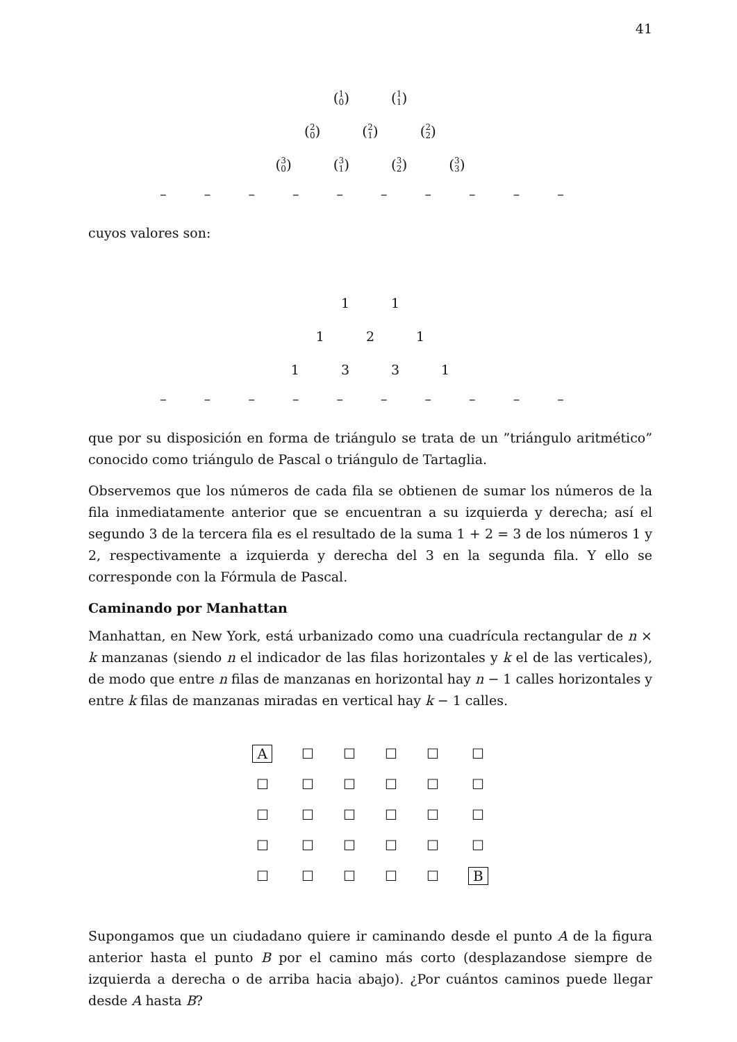41
(1 0) (1 1)
(2 0) (2 1) (2 2)
(3 0) (3 1) (3 2) (3 3)
– – – – – – – – – –
cuyos valores son:
1 1
1 2 1
1 3 3 1
– – – – – – – – – –
que por su disposición en forma de triángulo se trata de un ”triángulo aritmético” conocido como triángulo de Pascal o triángulo de Tartaglia.
Observemos que los números de cada fila se obtienen de sumar los números de la fila inmediatamente anterior que se encuentran a su izquierda y derecha; así el segundo 3 de la tercera fila es el resultado de la suma 1 + 2 = 3 de los números 1 y 2, respectivamente a izquierda y derecha del 3 en la segunda fila. Y ello se corresponde con la Fórmula de Pascal.
Caminando por Manhattan
Manhattan, en New York, está urbanizado como una cuadrícula rectangular de n × k manzanas (siendo n el indicador de las filas horizontales y k el de las verticales), de modo que entre n filas de manzanas en horizontal hay n − 1 calles horizontales y entre k filas de manzanas miradas en vertical hay k − 1 calles.
| A | ☐ | ☐ | ☐ | ☐ | ☐ |
| ☐ | ☐ | ☐ | ☐ | ☐ | ☐ |
| ☐ | ☐ | ☐ | ☐ | ☐ | ☐ |
| ☐ | ☐ | ☐ | ☐ | ☐ | ☐ |
| ☐ | ☐ | ☐ | ☐ | ☐ | B |
Supongamos que un ciudadano quiere ir caminando desde el punto A de la figura anterior hasta el punto B por el camino más corto (desplazandose siempre de izquierda a derecha o de arriba hacia abajo). ¿Por cuántos caminos puede llegar desde A hasta B?